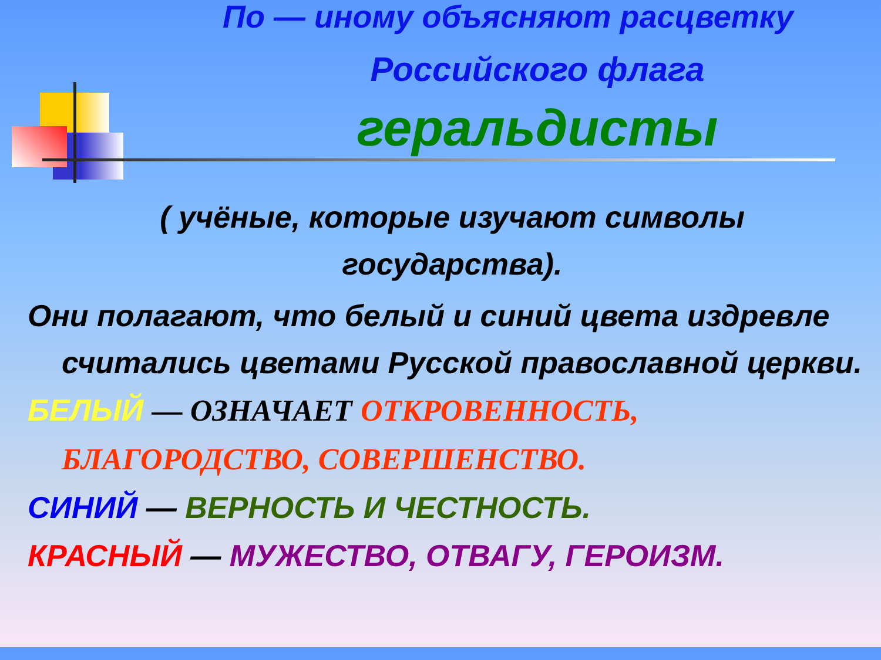По — иному объясняют расцветку
Российского флага
геральдисты
( учёные, которые изучают символы государства).
Они полагают, что белый и синий цвета издревле считались цветами Русской православной церкви.
БЕЛЫЙ — ОЗНАЧАЕТ ОТКРОВЕННОСТЬ, БЛАГОРОДСТВО, СОВЕРШЕНСТВО.
СИНИЙ — ВЕРНОСТЬ И ЧЕСТНОСТЬ.
КРАСНЫЙ — МУЖЕСТВО, ОТВАГУ, ГЕРОИЗМ.